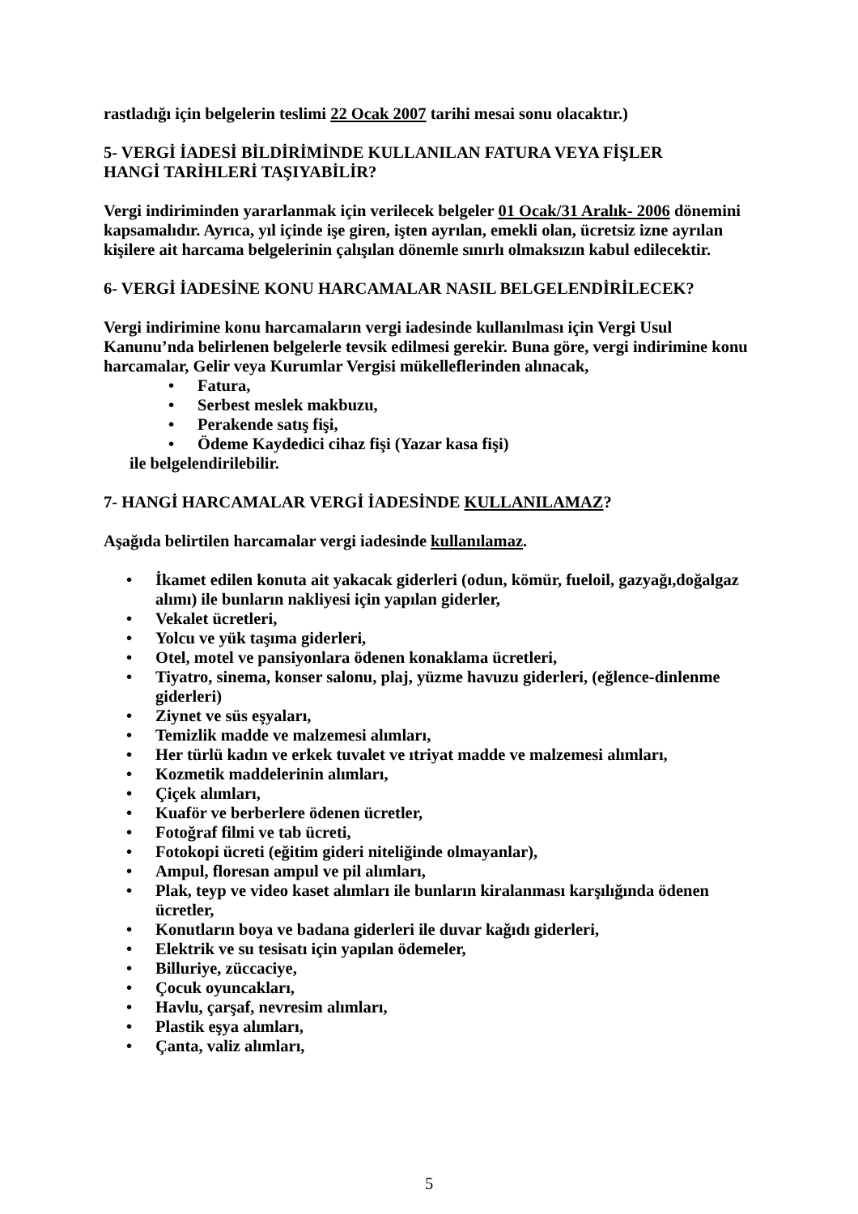rastladığı için belgelerin teslimi 22 Ocak 2007 tarihi mesai sonu olacaktır.)
5- VERGİ İADESİ BİLDİRİMİNDE KULLANILAN FATURA VEYA FİŞLER
HANGİ TARİHLERİ TAŞIYABİLİR?
Vergi indiriminden yararlanmak için verilecek belgeler 01 Ocak/31 Aralık- 2006 dönemini kapsamalıdır. Ayrıca, yıl içinde işe giren, işten ayrılan, emekli olan, ücretsiz izne ayrılan kişilere ait harcama belgelerinin çalışılan dönemle sınırlı olmaksızın kabul edilecektir.
6- VERGİ İADESİNE KONU HARCAMALAR NASIL BELGELENDİRİLECEK?
Vergi indirimine konu harcamaların vergi iadesinde kullanılması için Vergi Usul Kanunu’nda belirlenen belgelerle tevsik edilmesi gerekir. Buna göre, vergi indirimine konu harcamalar, Gelir veya Kurumlar Vergisi mükelleflerinden alınacak,
• Fatura,
• Serbest meslek makbuzu,
• Perakende satış fişi,
• Ödeme Kaydedici cihaz fişi (Yazar kasa fişi)
ile belgelendirilebilir.
7- HANGİ HARCAMALAR VERGİ İADESİNDE KULLANILAMAZ?
Aşağıda belirtilen harcamalar vergi iadesinde kullanılamaz.
• İkamet edilen konuta ait yakacak giderleri (odun, kömür, fueloil, gazyağı,doğalgaz alımı) ile bunların nakliyesi için yapılan giderler,
• Vekalet ücretleri,
• Yolcu ve yük taşıma giderleri,
• Otel, motel ve pansiyonlara ödenen konaklama ücretleri,
• Tiyatro, sinema, konser salonu, plaj, yüzme havuzu giderleri, (eğlence-dinlenme giderleri)
• Ziynet ve süs eşyaları,
• Temizlik madde ve malzemesi alımları,
• Her türlü kadın ve erkek tuvalet ve ıtriyat madde ve malzemesi alımları,
• Kozmetik maddelerinin alımları,
• Çiçek alımları,
• Kuaför ve berberlere ödenen ücretler,
• Fotoğraf filmi ve tab ücreti,
• Fotokopi ücreti (eğitim gideri niteliğinde olmayanlar),
• Ampul, floresan ampul ve pil alımları,
• Plak, teyp ve video kaset alımları ile bunların kiralanması karşılığında ödenen ücretler,
• Konutların boya ve badana giderleri ile duvar kağıdı giderleri,
• Elektrik ve su tesisatı için yapılan ödemeler,
• Billuriye, züccaciye,
• Çocuk oyuncakları,
• Havlu, çarşaf, nevresim alımları,
• Plastik eşya alımları,
• Çanta, valiz alımları,
5